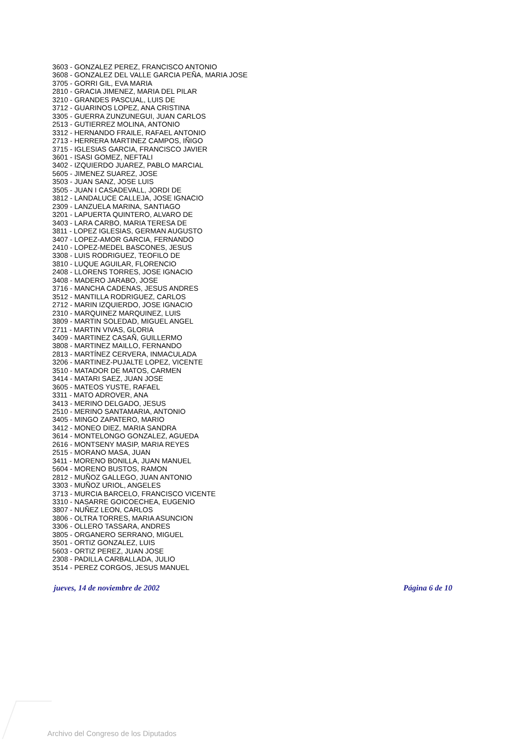3603 - GONZALEZ PEREZ, FRANCISCO ANTONIO
3608 - GONZALEZ DEL VALLE GARCIA PEÑA, MARIA JOSE
3705 - GORRI GIL, EVA MARIA
2810 - GRACIA JIMENEZ, MARIA DEL PILAR
3210 - GRANDES PASCUAL, LUIS DE
3712 - GUARINOS LOPEZ, ANA CRISTINA
3305 - GUERRA ZUNZUNEGUI, JUAN CARLOS
2513 - GUTIERREZ MOLINA, ANTONIO
3312 - HERNANDO FRAILE, RAFAEL ANTONIO
2713 - HERRERA MARTINEZ CAMPOS, IÑIGO
3715 - IGLESIAS GARCIA, FRANCISCO JAVIER
3601 - ISASI GOMEZ, NEFTALI
3402 - IZQUIERDO JUAREZ, PABLO MARCIAL
5605 - JIMENEZ SUAREZ, JOSE
3503 - JUAN SANZ, JOSE LUIS
3505 - JUAN I CASADEVALL, JORDI DE
3812 - LANDALUCE CALLEJA, JOSE IGNACIO
2309 - LANZUELA MARINA, SANTIAGO
3201 - LAPUERTA QUINTERO, ALVARO DE
3403 - LARA CARBO, MARIA TERESA DE
3811 - LOPEZ IGLESIAS, GERMAN AUGUSTO
3407 - LOPEZ-AMOR GARCIA, FERNANDO
2410 - LOPEZ-MEDEL BASCONES, JESUS
3308 - LUIS RODRIGUEZ, TEOFILO DE
3810 - LUQUE AGUILAR, FLORENCIO
2408 - LLORENS TORRES, JOSE IGNACIO
3408 - MADERO JARABO, JOSE
3716 - MANCHA CADENAS, JESUS ANDRES
3512 - MANTILLA RODRIGUEZ, CARLOS
2712 - MARIN IZQUIERDO, JOSE IGNACIO
2310 - MARQUINEZ MARQUINEZ, LUIS
3809 - MARTIN SOLEDAD, MIGUEL ANGEL
2711 - MARTIN VIVAS, GLORIA
3409 - MARTINEZ CASAÑ, GUILLERMO
3808 - MARTINEZ MAILLO, FERNANDO
2813 - MARTÍNEZ CERVERA, INMACULADA
3206 - MARTINEZ-PUJALTE LOPEZ, VICENTE
3510 - MATADOR DE MATOS, CARMEN
3414 - MATARI SAEZ, JUAN JOSE
3605 - MATEOS YUSTE, RAFAEL
3311 - MATO ADROVER, ANA
3413 - MERINO DELGADO, JESUS
2510 - MERINO SANTAMARIA, ANTONIO
3405 - MINGO ZAPATERO, MARIO
3412 - MONEO DIEZ, MARIA SANDRA
3614 - MONTELONGO GONZALEZ, AGUEDA
2616 - MONTSENY MASIP, MARIA REYES
2515 - MORANO MASA, JUAN
3411 - MORENO BONILLA, JUAN MANUEL
5604 - MORENO BUSTOS, RAMON
2812 - MUÑOZ GALLEGO, JUAN ANTONIO
3303 - MUÑOZ URIOL, ANGELES
3713 - MURCIA BARCELO, FRANCISCO VICENTE
3310 - NASARRE GOICOECHEA, EUGENIO
3807 - NUÑEZ LEON, CARLOS
3806 - OLTRA TORRES, MARIA ASUNCION
3306 - OLLERO TASSARA, ANDRES
3805 - ORGANERO SERRANO, MIGUEL
3501 - ORTIZ GONZALEZ, LUIS
5603 - ORTIZ PEREZ, JUAN JOSE
2308 - PADILLA CARBALLADA, JULIO
3514 - PEREZ CORGOS, JESUS MANUEL
jueves, 14 de noviembre de 2002 Página 6 de 10
Archivo del Congreso de los Diputados